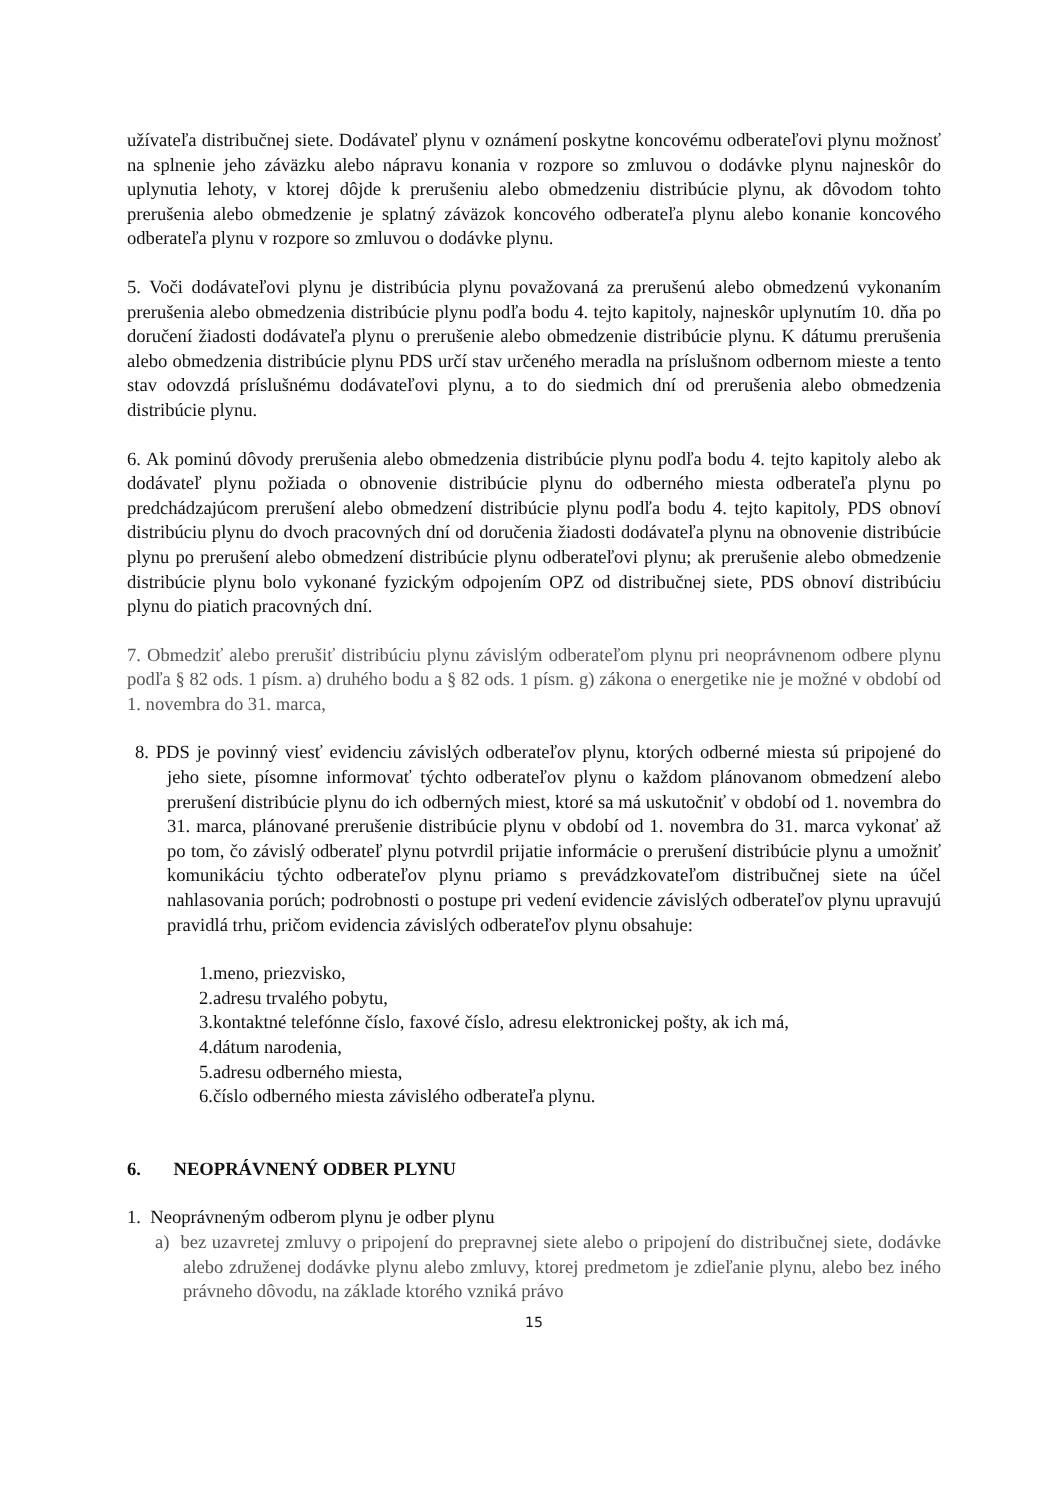užívateľa distribučnej siete. Dodávateľ plynu v oznámení poskytne koncovému odberateľovi plynu možnosť na splnenie jeho záväzku alebo nápravu konania v rozpore so zmluvou o dodávke plynu najneskôr do uplynutia lehoty, v ktorej dôjde k prerušeniu alebo obmedzeniu distribúcie plynu, ak dôvodom tohto prerušenia alebo obmedzenie je splatný záväzok koncového odberateľa plynu alebo konanie koncového odberateľa plynu v rozpore so zmluvou o dodávke plynu.
5. Voči dodávateľovi plynu je distribúcia plynu považovaná za prerušenú alebo obmedzenú vykonaním prerušenia alebo obmedzenia distribúcie plynu podľa bodu 4. tejto kapitoly, najneskôr uplynutím 10. dňa po doručení žiadosti dodávateľa plynu o prerušenie alebo obmedzenie distribúcie plynu. K dátumu prerušenia alebo obmedzenia distribúcie plynu PDS určí stav určeného meradla na príslušnom odbernom mieste a tento stav odovzdá príslušnému dodávateľovi plynu, a to do siedmich dní od prerušenia alebo obmedzenia distribúcie plynu.
6. Ak pominú dôvody prerušenia alebo obmedzenia distribúcie plynu podľa bodu 4. tejto kapitoly alebo ak dodávateľ plynu požiada o obnovenie distribúcie plynu do odberného miesta odberateľa plynu po predchádzajúcom prerušení alebo obmedzení distribúcie plynu podľa bodu 4. tejto kapitoly, PDS obnoví distribúciu plynu do dvoch pracovných dní od doručenia žiadosti dodávateľa plynu na obnovenie distribúcie plynu po prerušení alebo obmedzení distribúcie plynu odberateľovi plynu; ak prerušenie alebo obmedzenie distribúcie plynu bolo vykonané fyzickým odpojením OPZ od distribučnej siete, PDS obnoví distribúciu plynu do piatich pracovných dní.
7. Obmedziť alebo prerušiť distribúciu plynu závislým odberateľom plynu pri neoprávnenom odbere plynu podľa § 82 ods. 1 písm. a) druhého bodu a § 82 ods. 1 písm. g) zákona o energetike nie je možné v období od 1. novembra do 31. marca,
8. PDS je povinný viesť evidenciu závislých odberateľov plynu, ktorých odberné miesta sú pripojené do jeho siete, písomne informovať týchto odberateľov plynu o každom plánovanom obmedzení alebo prerušení distribúcie plynu do ich odberných miest, ktoré sa má uskutočniť v období od 1. novembra do 31. marca, plánované prerušenie distribúcie plynu v období od 1. novembra do 31. marca vykonať až po tom, čo závislý odberateľ plynu potvrdil prijatie informácie o prerušení distribúcie plynu a umožniť komunikáciu týchto odberateľov plynu priamo s prevádzkovateľom distribučnej siete na účel nahlasovania porúch; podrobnosti o postupe pri vedení evidencie závislých odberateľov plynu upravujú pravidlá trhu, pričom evidencia závislých odberateľov plynu obsahuje:
1.meno, priezvisko,
2.adresu trvalého pobytu,
3.kontaktné telefónne číslo, faxové číslo, adresu elektronickej pošty, ak ich má,
4.dátum narodenia,
5.adresu odberného miesta,
6.číslo odberného miesta závislého odberateľa plynu.
6. NEOPRÁVNENÝ ODBER PLYNU
1. Neoprávneným odberom plynu je odber plynu
a) bez uzavretej zmluvy o pripojení do prepravnej siete alebo o pripojení do distribučnej siete, dodávke alebo združenej dodávke plynu alebo zmluvy, ktorej predmetom je zdieľanie plynu, alebo bez iného právneho dôvodu, na základe ktorého vzniká právo
15